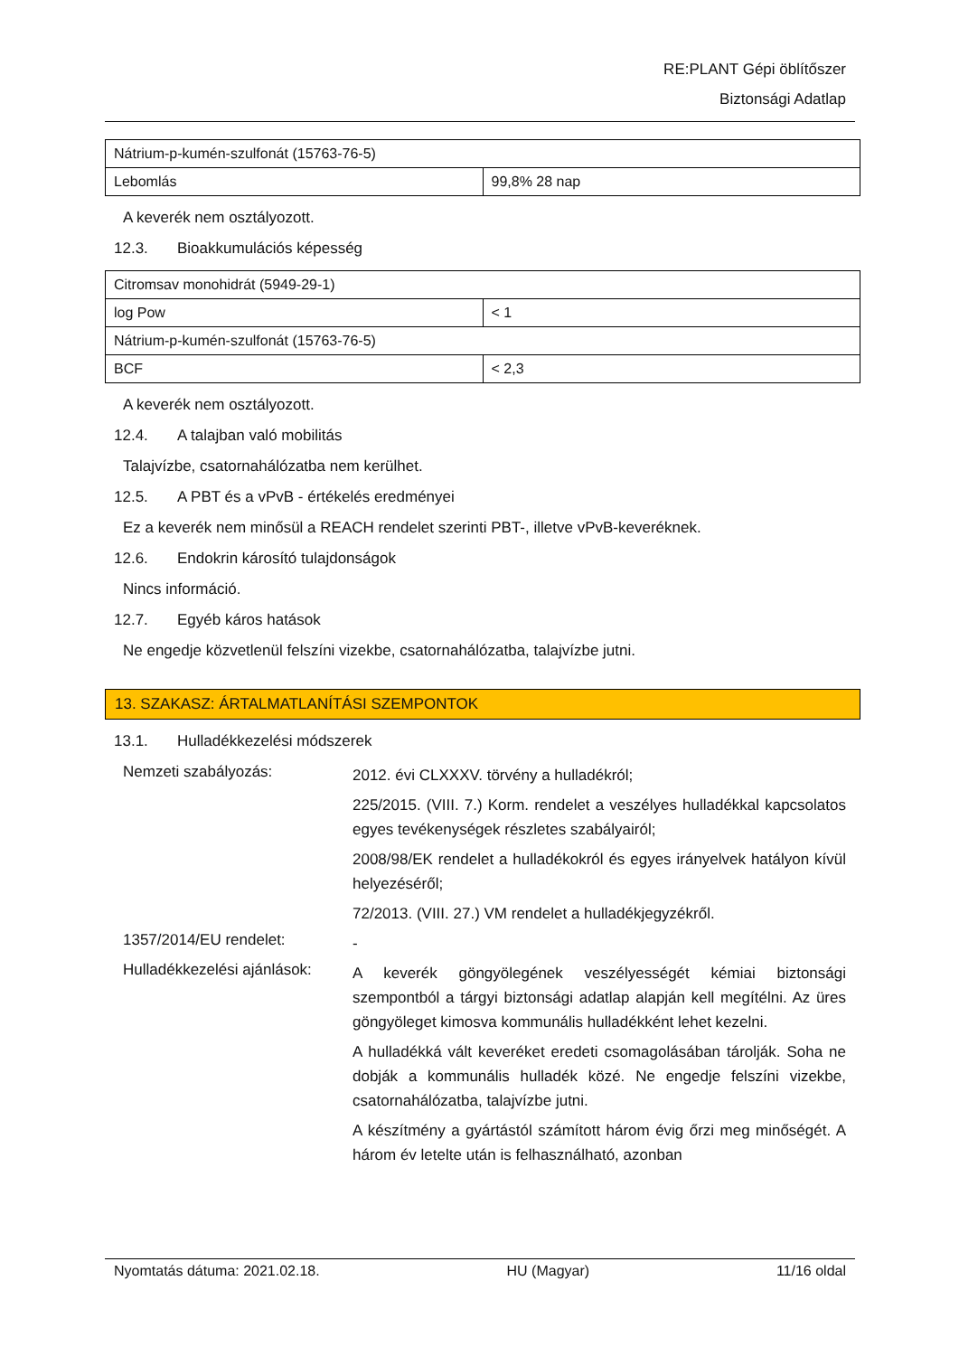RE:PLANT Gépi öblítőszer
Biztonsági Adatlap
| Nátrium-p-kumén-szulfonát (15763-76-5) | |
| Lebomlás | 99,8% 28 nap |
A keverék nem osztályozott.
12.3. Bioakkumulációs képesség
| Citromsav monohidrát (5949-29-1) | |
| log Pow | < 1 |
| Nátrium-p-kumén-szulfonát (15763-76-5) | |
| BCF | < 2,3 |
A keverék nem osztályozott.
12.4. A talajban való mobilitás
Talajvízbe, csatornahálózatba nem kerülhet.
12.5. A PBT és a vPvB - értékelés eredményei
Ez a keverék nem minősül a REACH rendelet szerinti PBT-, illetve vPvB-keveréknek.
12.6. Endokrin károsító tulajdonságok
Nincs információ.
12.7. Egyéb káros hatások
Ne engedje közvetlenül felszíni vizekbe, csatornahálózatba, talajvízbe jutni.
13. SZAKASZ: ÁRTALMATLANÍTÁSI SZEMPONTOK
13.1. Hulladékkezelési módszerek
Nemzeti szabályozás:
2012. évi CLXXXV. törvény a hulladékról;
225/2015. (VIII. 7.) Korm. rendelet a veszélyes hulladékkal kapcsolatos egyes tevékenységek részletes szabályairól;
2008/98/EK rendelet a hulladékokról és egyes irányelvek hatályon kívül helyezéséről;
72/2013. (VIII. 27.) VM rendelet a hulladékjegyzékről.
1357/2014/EU rendelet:
-
Hulladékkezelési ajánlások:
A keverék göngyölegének veszélyességét kémiai biztonsági szempontból a tárgyi biztonsági adatlap alapján kell megítélni. Az üres göngyöleget kimosva kommunális hulladékként lehet kezelni.
A hulladékká vált keveréket eredeti csomagolásában tárolják. Soha ne dobják a kommunális hulladék közé. Ne engedje felszíni vizekbe, csatornahálózatba, talajvízbe jutni.
A készítmény a gyártástól számított három évig őrzi meg minőségét. A három év letelte után is felhasználható, azonban
Nyomtatás dátuma: 2021.02.18. HU (Magyar) 11/16 oldal